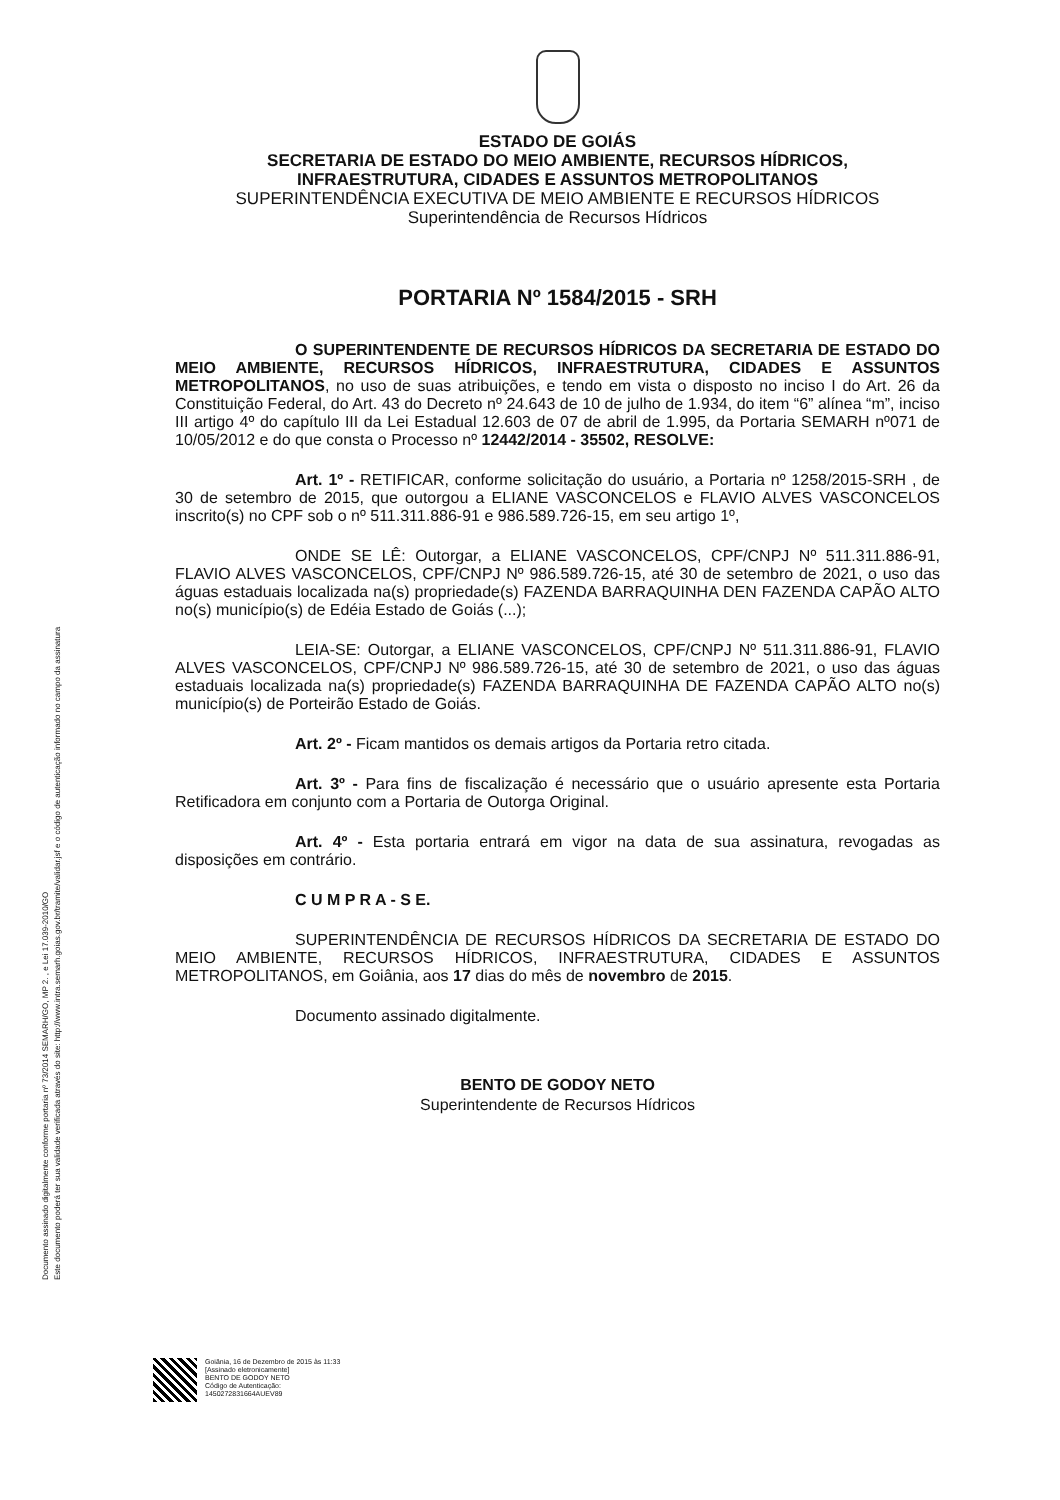Documento assinado digitalmente conforme portaria nº 73/2014 SEMARH/GO, MP 2. , e Lei 17.039-2010/GO
Este documento poderá ter sua validade verificada através do site: http://www.intra.semarh.goias.gov.br/tramite/validar.jsf e o código de autenticação informado no campo da assinatura
ESTADO DE GOIÁS
SECRETARIA DE ESTADO DO MEIO AMBIENTE, RECURSOS HÍDRICOS,
INFRAESTRUTURA, CIDADES E ASSUNTOS METROPOLITANOS
SUPERINTENDÊNCIA EXECUTIVA DE MEIO AMBIENTE E RECURSOS HÍDRICOS
Superintendência de Recursos Hídricos
PORTARIA Nº 1584/2015 - SRH
O SUPERINTENDENTE DE RECURSOS HÍDRICOS DA SECRETARIA DE ESTADO DO MEIO AMBIENTE, RECURSOS HÍDRICOS, INFRAESTRUTURA, CIDADES E ASSUNTOS METROPOLITANOS, no uso de suas atribuições, e tendo em vista o disposto no inciso I do Art. 26 da Constituição Federal, do Art. 43 do Decreto nº 24.643 de 10 de julho de 1.934, do item “6” alínea “m”, inciso III artigo 4º do capítulo III da Lei Estadual 12.603 de 07 de abril de 1.995, da Portaria SEMARH nº071 de 10/05/2012 e do que consta o Processo nº 12442/2014 - 35502, RESOLVE:
Art. 1º - RETIFICAR, conforme solicitação do usuário, a Portaria nº 1258/2015-SRH , de 30 de setembro de 2015, que outorgou a ELIANE VASCONCELOS e FLAVIO ALVES VASCONCELOS inscrito(s) no CPF sob o nº 511.311.886-91 e 986.589.726-15, em seu artigo 1º,
ONDE SE LÊ: Outorgar, a ELIANE VASCONCELOS, CPF/CNPJ Nº 511.311.886-91, FLAVIO ALVES VASCONCELOS, CPF/CNPJ Nº 986.589.726-15, até 30 de setembro de 2021, o uso das águas estaduais localizada na(s) propriedade(s) FAZENDA BARRAQUINHA DEN FAZENDA CAPÃO ALTO no(s) município(s) de Edéia Estado de Goiás (...);
LEIA-SE: Outorgar, a ELIANE VASCONCELOS, CPF/CNPJ Nº 511.311.886-91, FLAVIO ALVES VASCONCELOS, CPF/CNPJ Nº 986.589.726-15, até 30 de setembro de 2021, o uso das águas estaduais localizada na(s) propriedade(s) FAZENDA BARRAQUINHA DE FAZENDA CAPÃO ALTO no(s) município(s) de Porteirão Estado de Goiás.
Art. 2º - Ficam mantidos os demais artigos da Portaria retro citada.
Art. 3º - Para fins de fiscalização é necessário que o usuário apresente esta Portaria Retificadora em conjunto com a Portaria de Outorga Original.
Art. 4º - Esta portaria entrará em vigor na data de sua assinatura, revogadas as disposições em contrário.
C U M P R A - S E.
SUPERINTENDÊNCIA DE RECURSOS HÍDRICOS DA SECRETARIA DE ESTADO DO MEIO AMBIENTE, RECURSOS HÍDRICOS, INFRAESTRUTURA, CIDADES E ASSUNTOS METROPOLITANOS, em Goiânia, aos 17 dias do mês de novembro de 2015.
Documento assinado digitalmente.
BENTO DE GODOY NETO
Superintendente de Recursos Hídricos
Goiânia, 16 de Dezembro de 2015 às 11:33
[Assinado eletronicamente]
BENTO DE GODOY NETO
Código de Autenticação:
1450272831664AUEV89